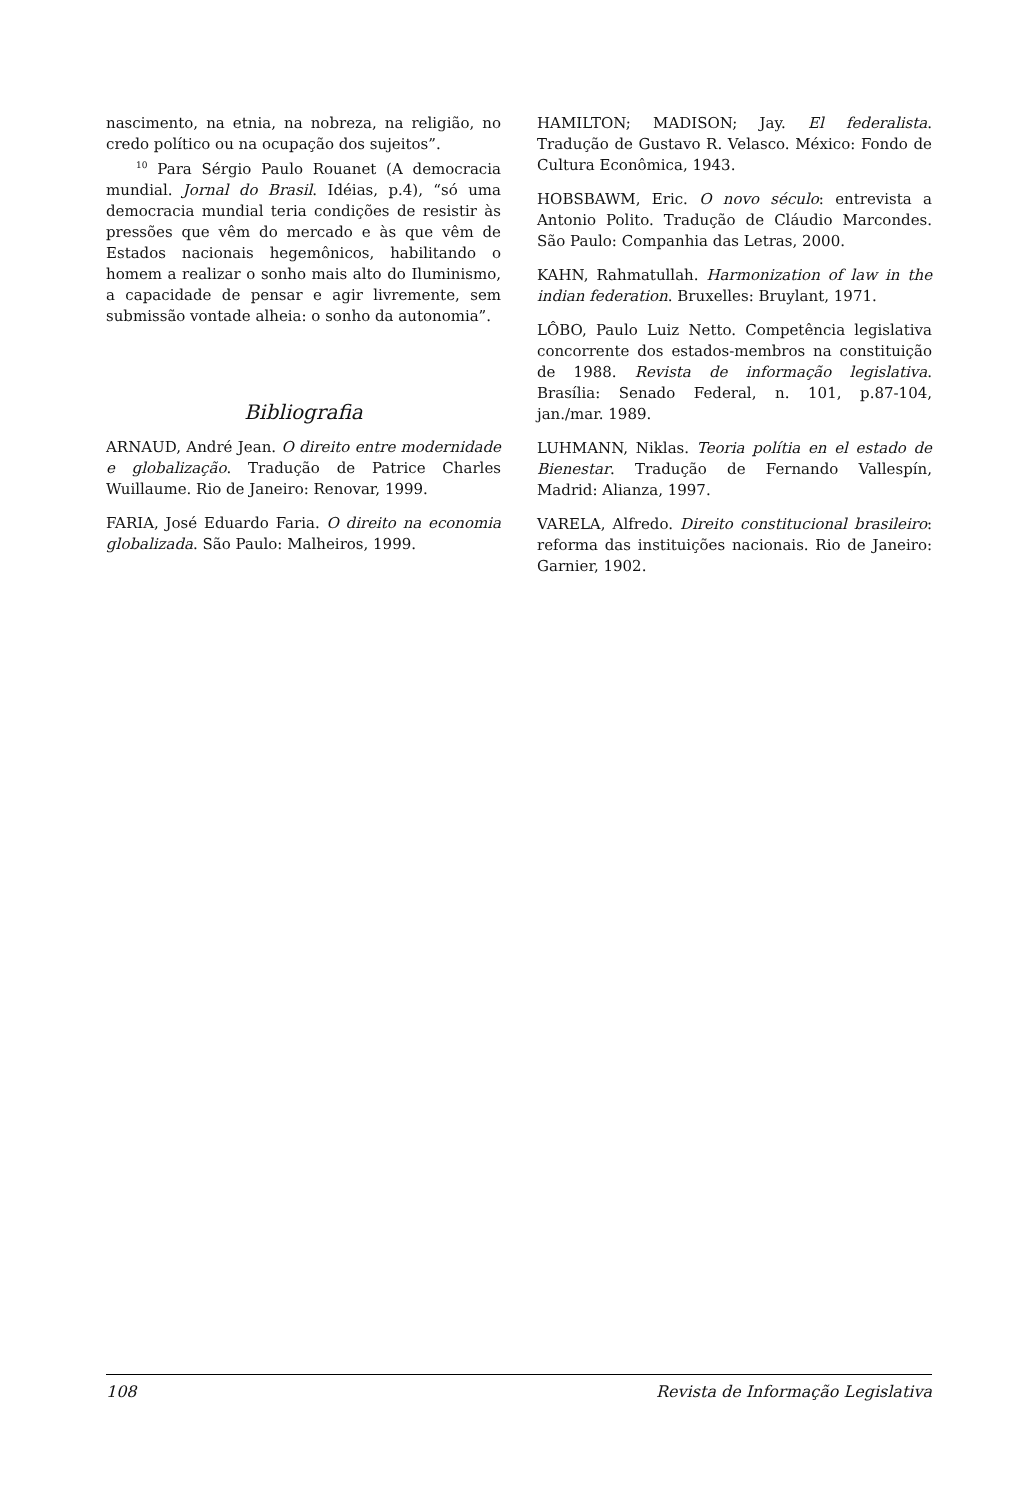nascimento, na etnia, na nobreza, na religião, no credo político ou na ocupação dos sujeitos”.
<sup>10</sup> Para Sérgio Paulo Rouanet (A democracia mundial. Jornal do Brasil. Idéias, p.4), “só uma democracia mundial teria condições de resistir às pressões que vêm do mercado e às que vêm de Estados nacionais hegemônicos, habilitando o homem a realizar o sonho mais alto do Iluminismo, a capacidade de pensar e agir livremente, sem submissão vontade alheia: o sonho da autonomia”.
Bibliografia
ARNAUD, André Jean. O direito entre modernidade e globalização. Tradução de Patrice Charles Wuillaume. Rio de Janeiro: Renovar, 1999.
FARIA, José Eduardo Faria. O direito na economia globalizada. São Paulo: Malheiros, 1999.
HAMILTON; MADISON; Jay. El federalista. Tradução de Gustavo R. Velasco. México: Fondo de Cultura Econômica, 1943.
HOBSBAWM, Eric. O novo século: entrevista a Antonio Polito. Tradução de Cláudio Marcondes. São Paulo: Companhia das Letras, 2000.
KAHN, Rahmatullah. Harmonization of law in the indian federation. Bruxelles: Bruylant, 1971.
LÔBO, Paulo Luiz Netto. Competência legislativa concorrente dos estados-membros na constituição de 1988. Revista de informação legislativa. Brasília: Senado Federal, n. 101, p.87-104, jan./mar. 1989.
LUHMANN, Niklas. Teoria polítia en el estado de Bienestar. Tradução de Fernando Vallespín, Madrid: Alianza, 1997.
VARELA, Alfredo. Direito constitucional brasileiro: reforma das instituições nacionais. Rio de Janeiro: Garnier, 1902.
108 Revista de Informação Legislativa